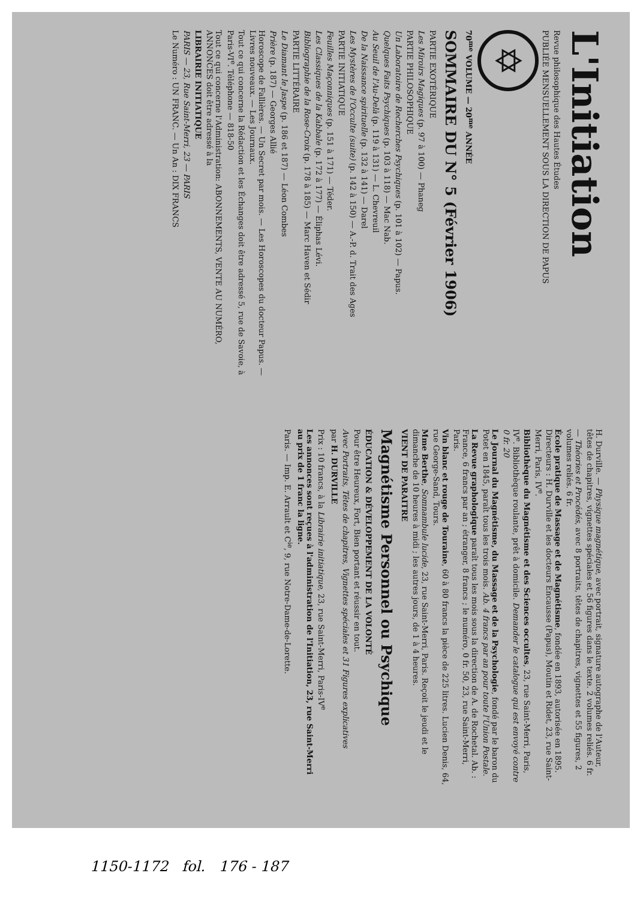L'Initiation
Revue philosophique des Hautes Études
PUBLIÉE MENSUELLEMENT SOUS LA DIRECTION DE PAPUS
✡
70<sup>me</sup> VOLUME — 20<sup>me</sup> ANNÉE
SOMMAIRE DU N° 5 (Février 1906)
PARTIE EXOTÉRIQUE
Les Miroirs Magiques (p. 97 à 100) — Phaneg
PARTIE PHILOSOPHIQUE
Un Laboratoire de Recherches Psychiques (p. 101 à 102) — Papus.
Quelques Faits Psychiques (p. 103 à 118) — Mac Nab.
Au Seuil de l'Au-Delà (p. 119 à 131) — L. Chevreuil
De la Naissance spirituelle (p. 132 à 141) — Darel
Les Mystères de l'Occulte (suite) (p. 142 à 150) — A.-P. d. Trait des Ages
PARTIE INITIATIQUE
Feuilles Maçonniques (p. 151 à 171) — Téder.
Les Classiques de la Kabbale (p. 172 à 177) — Éliphas Lévi.
Bibliographie de la Rose-Croix (p. 178 à 185) — Marc Haven et Sédir
PARTIE LITTÉRAIRE
Le Diamant le Jaspe (p. 186 et 187) — Léon Combes
Prière (p. 187) — Georges Allié
Horoscope de Fallières. — Un Secret par mois. — Les Horoscopes du docteur Papus. — Livres nouveaux. — Les Journaux.
Tout ce qui concerne la Rédaction et les Échanges doit être adressé 5, rue de Savoie, à Paris-VI<sup>e</sup>. Téléphone — 818-50
Tout ce qui concerne l'Administration: ABONNEMENTS, VENTE AU NUMÉRO, ANNONCES doit être adressé à la
LIBRAIRIE INITIATIQUE
PARIS — 23, Rue Saint-Merri, 23 — PARIS
Le Numéro : UN FRANC. — Un An : DIX FRANCS
H. Durville. — Physique magnétique, avec portrait, signature autographe de l'Auteur, têtes de chapitres, vignettes spéciales et 56 figures dans le texte. 2 volumes reliés. 6 fr.
— Théories et Procédés, avec 8 portraits, têtes de chapitres, vignettes et 55 figures, 2 volumes reliés. 6 fr.
École pratique de Massage et de Magnétisme, fondée en 1893, autorisée en 1895. Directeurs : H. Durville et les docteurs Encausse (Papus), Moutin et Ridet, 23, rue Saint-Merri, Paris, IV<sup>e</sup>.
Bibliothèque du Magnétisme et des Sciences occultes, 23, rue Saint-Merri, Paris, IV<sup>e</sup>. Bibliothèque roulante, prêt à domicile. Demander le catalogue qui est envoyé contre 0 fr. 20
Le Journal du Magnétisme, du Massage et de la Psychologie, fondé par le baron du Potet en 1845, paraît tous les trois mois. Ab. 4 francs par an pour toute l'Union Postale.
La Revue graphologique paraît tous les mois sous la direction de A. de Rochetal. Ab. : France, 6 francs par an ; étranger, 8 francs ; le numéro, 0 fr. 50, 23, rue Saint-Merri, Paris.
Vin blanc et rouge de Touraine, 60 à 80 francs la pièce de 225 litres. Lucien Denis, 64, rue George-Sand, Tours.
Mme Berthe, Somnambule lucide, 23, rue Saint-Merri, Paris. Reçoit le jeudi et le dimanche de 10 heures à midi ; les autres jours, de 1 à 4 heures.
VIENT DE PARAITRE
Magnétisme Personnel ou Psychique
ÉDUCATION & DÉVELOPPEMENT DE LA VOLONTÉ
Pour être Heureux, Fort, Bien portant et réussir en tout.
Avec Portraits, Têtes de chapitres, Vignettes spéciales et 31 Figures explicatives
par H. DURVILLE
Prix : 10 francs, à la Librairie initiatique, 23, rue Saint-Merri, Paris-IV<sup>e</sup>
Les annonces sont reçues à l'administration de l'Initiation, 23, rue Saint-Merri au prix de 1 franc la ligne.
Paris. — Imp. E. Arrault et C<sup>ie</sup>, 9, rue Notre-Dame-de-Lorette.
1150-1172 fol. 176 - 187